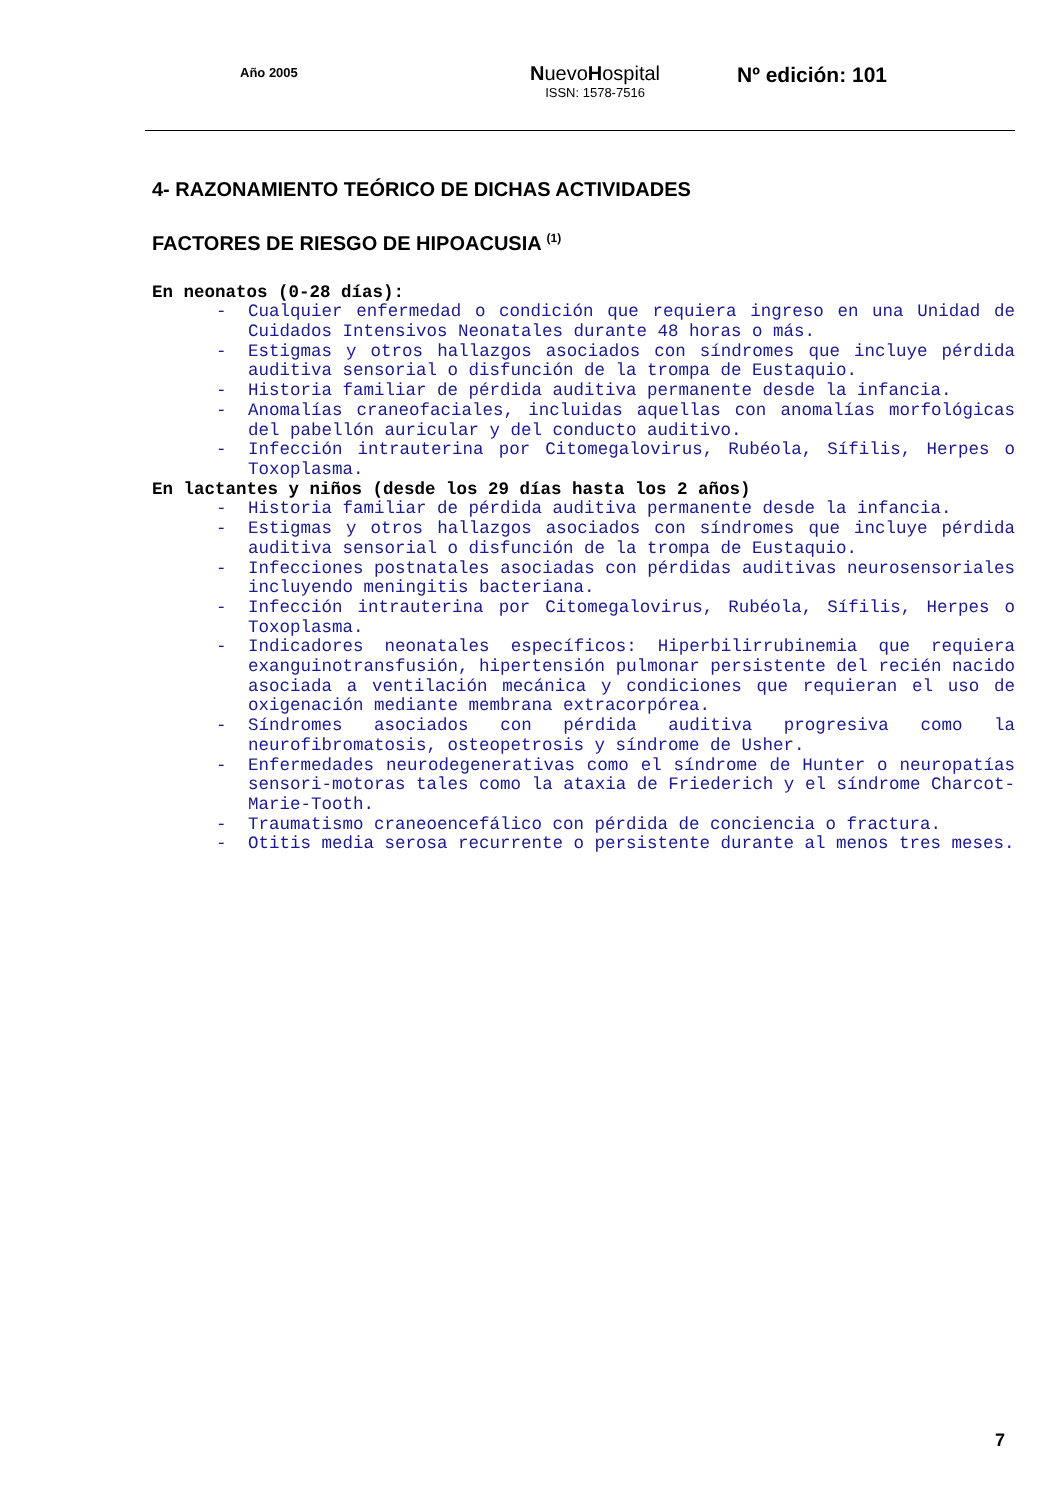Año 2005
NuevoHospital
ISSN: 1578-7516
Nº edición: 101
4- RAZONAMIENTO TEÓRICO DE DICHAS ACTIVIDADES
FACTORES DE RIESGO DE HIPOACUSIA <sup>(1)</sup>
En neonatos (0-28 días):
- Cualquier enfermedad o condición que requiera ingreso en una Unidad de Cuidados Intensivos Neonatales durante 48 horas o más.
- Estigmas y otros hallazgos asociados con síndromes que incluye pérdida auditiva sensorial o disfunción de la trompa de Eustaquio.
- Historia familiar de pérdida auditiva permanente desde la infancia.
- Anomalías craneofaciales, incluidas aquellas con anomalías morfológicas del pabellón auricular y del conducto auditivo.
- Infección intrauterina por Citomegalovirus, Rubéola, Sífilis, Herpes o Toxoplasma.
En lactantes y niños (desde los 29 días hasta los 2 años)
- Historia familiar de pérdida auditiva permanente desde la infancia.
- Estigmas y otros hallazgos asociados con síndromes que incluye pérdida auditiva sensorial o disfunción de la trompa de Eustaquio.
- Infecciones postnatales asociadas con pérdidas auditivas neurosensoriales incluyendo meningitis bacteriana.
- Infección intrauterina por Citomegalovirus, Rubéola, Sífilis, Herpes o Toxoplasma.
- Indicadores neonatales específicos: Hiperbilirrubinemia que requiera exanguinotransfusión, hipertensión pulmonar persistente del recién nacido asociada a ventilación mecánica y condiciones que requieran el uso de oxigenación mediante membrana extracorpórea.
- Síndromes asociados con pérdida auditiva progresiva como la neurofibromatosis, osteopetrosis y síndrome de Usher.
- Enfermedades neurodegenerativas como el síndrome de Hunter o neuropatías sensori-motoras tales como la ataxia de Friederich y el síndrome Charcot-Marie-Tooth.
- Traumatismo craneoencefálico con pérdida de conciencia o fractura.
- Otitis media serosa recurrente o persistente durante al menos tres meses.
7